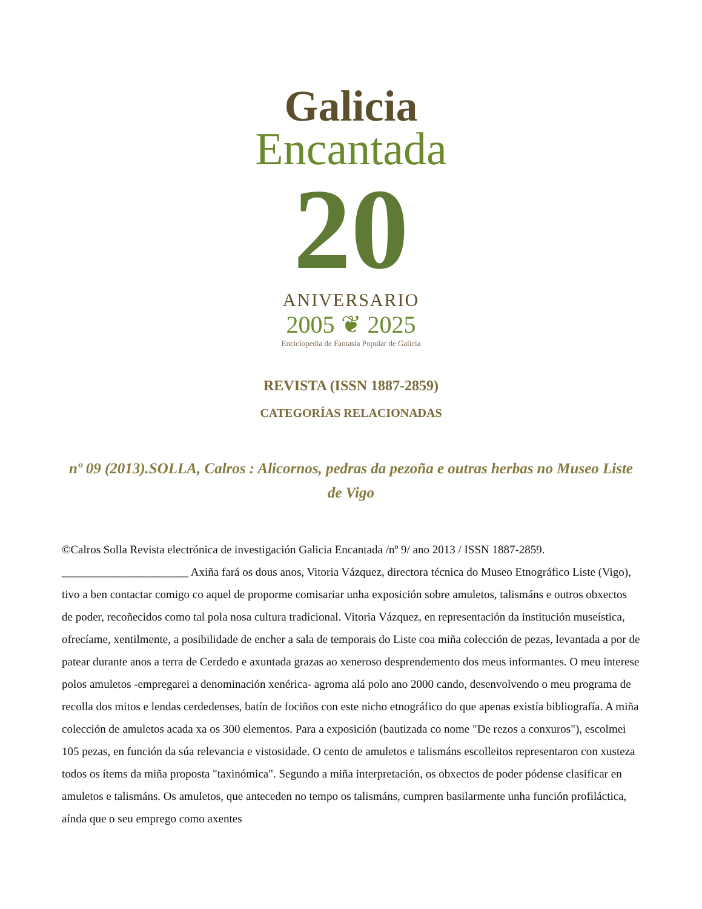Galicia
Encantada
20
ANIVERSARIO
2005 ❦ 2025
Enciclopedia de Fantasía Popular de Galicia
REVISTA (ISSN 1887-2859)
CATEGORÍAS RELACIONADAS
nº 09 (2013).SOLLA, Calros : Alicornos, pedras da pezoña e outras herbas no Museo Liste de Vigo
©Calros Solla Revista electrónica de investigación Galicia Encantada /nº 9/ ano 2013 / ISSN 1887-2859. ______________________ Axiña fará os dous anos, Vitoria Vázquez, directora técnica do Museo Etnográfico Liste (Vigo), tivo a ben contactar comigo co aquel de proporme comisariar unha exposición sobre amuletos, talismáns e outros obxectos de poder, recoñecidos como tal pola nosa cultura tradicional. Vitoria Vázquez, en representación da institución museística, ofrecíame, xentilmente, a posibilidade de encher a sala de temporais do Liste coa miña colección de pezas, levantada a por de patear durante anos a terra de Cerdedo e axuntada grazas ao xeneroso desprendemento dos meus informantes. O meu interese polos amuletos -empregarei a denominación xenérica- agroma alá polo ano 2000 cando, desenvolvendo o meu programa de recolla dos mitos e lendas cerdedenses, batín de fociños con este nicho etnográfico do que apenas existía bibliografía. A miña colección de amuletos acada xa os 300 elementos. Para a exposición (bautizada co nome "De rezos a conxuros"), escolmei 105 pezas, en función da súa relevancia e vistosidade. O cento de amuletos e talismáns escolleitos representaron con xusteza todos os ítems da miña proposta "taxinómica". Segundo a miña interpretación, os obxectos de poder pódense clasificar en amuletos e talismáns. Os amuletos, que anteceden no tempo os talismáns, cumpren basilarmente unha función profiláctica, aínda que o seu emprego como axentes